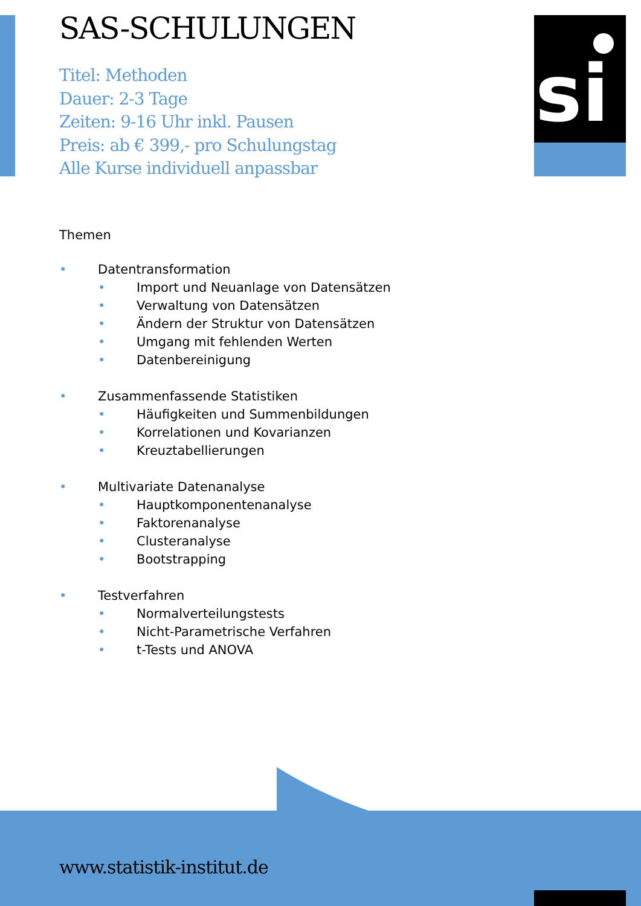si
SAS-SCHULUNGEN
Titel: Methoden
Dauer: 2-3 Tage
Zeiten: 9-16 Uhr inkl. Pausen
Preis: ab € 399,- pro Schulungstag
Alle Kurse individuell anpassbar
Themen
• Datentransformation
• Import und Neuanlage von Datensätzen
• Verwaltung von Datensätzen
• Ändern der Struktur von Datensätzen
• Umgang mit fehlenden Werten
• Datenbereinigung
• Zusammenfassende Statistiken
• Häufigkeiten und Summenbildungen
• Korrelationen und Kovarianzen
• Kreuztabellierungen
• Multivariate Datenanalyse
• Hauptkomponentenanalyse
• Faktorenanalyse
• Clusteranalyse
• Bootstrapping
• Testverfahren
• Normalverteilungstests
• Nicht-Parametrische Verfahren
• t-Tests und ANOVA
www.statistik-institut.de